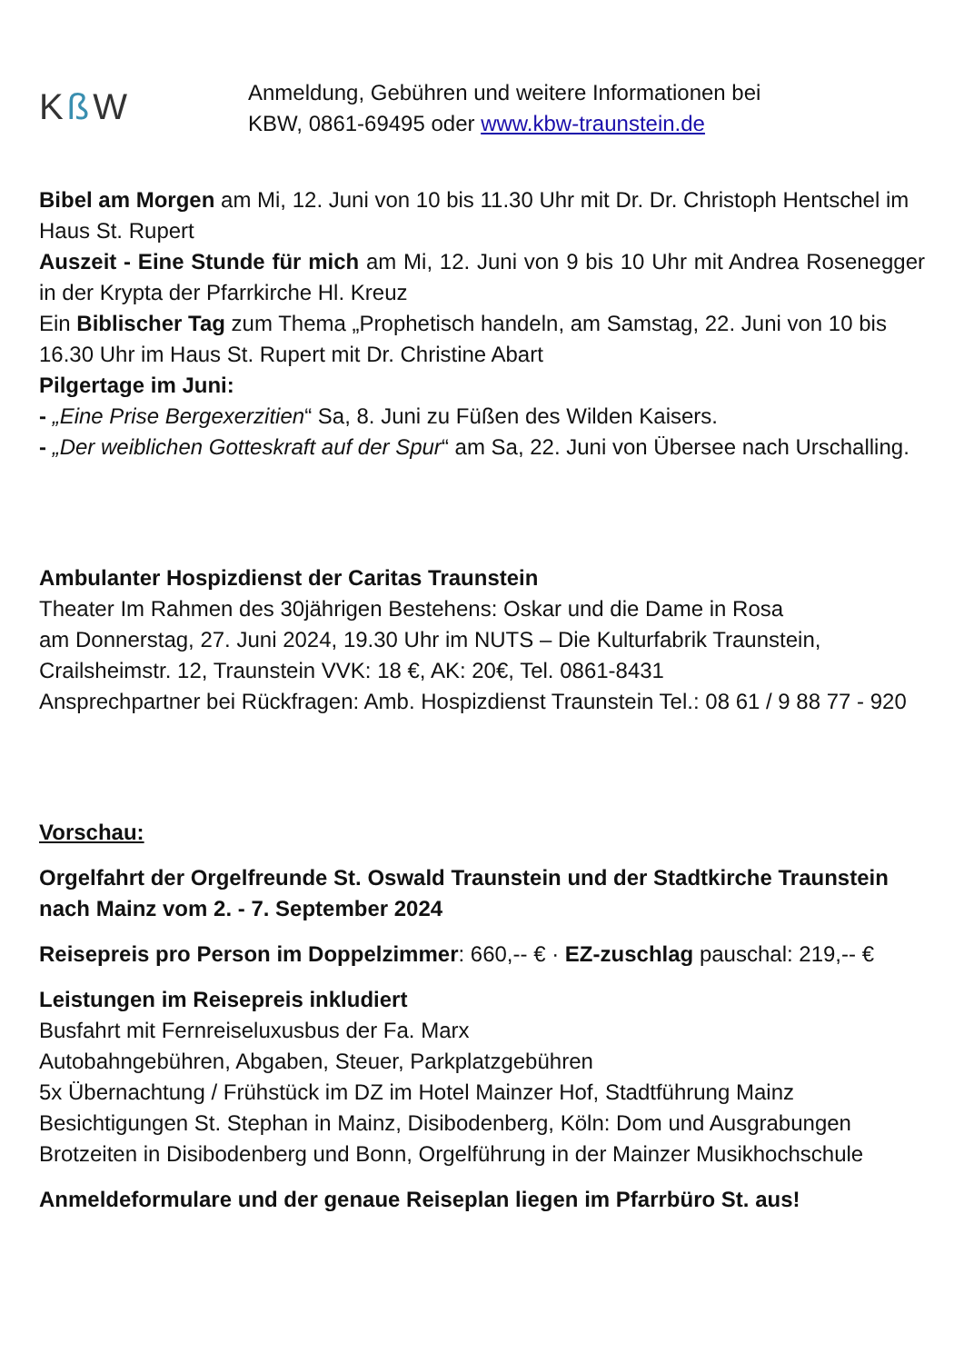Kß W
Anmeldung, Gebühren und weitere Informationen bei
KBW, 0861-69495 oder www.kbw-traunstein.de
Bibel am Morgen am Mi, 12. Juni von 10 bis 11.30 Uhr mit Dr. Dr. Christoph Hentschel im Haus St. Rupert
Auszeit - Eine Stunde für mich am Mi, 12. Juni von 9 bis 10 Uhr mit Andrea Rosenegger in der Krypta der Pfarrkirche Hl. Kreuz
Ein Biblischer Tag zum Thema „Prophetisch handeln, am Samstag, 22. Juni von 10 bis 16.30 Uhr im Haus St. Rupert mit Dr. Christine Abart
Pilgertage im Juni:
- „Eine Prise Bergexerzitien“ Sa, 8. Juni zu Füßen des Wilden Kaisers.
- „Der weiblichen Gotteskraft auf der Spur“ am Sa, 22. Juni von Übersee nach Urschalling.
Ambulanter Hospizdienst der Caritas Traunstein
Theater Im Rahmen des 30jährigen Bestehens: Oskar und die Dame in Rosa
am Donnerstag, 27. Juni 2024, 19.30 Uhr im NUTS – Die Kulturfabrik Traunstein, Crailsheimstr. 12, Traunstein VVK: 18 €, AK: 20€, Tel. 0861-8431
Ansprechpartner bei Rückfragen: Amb. Hospizdienst Traunstein Tel.: 08 61 / 9 88 77 - 920
Vorschau:
Orgelfahrt der Orgelfreunde St. Oswald Traunstein und der Stadtkirche Traunstein nach Mainz vom 2. - 7. September 2024
Reisepreis pro Person im Doppelzimmer: 660,-- € · EZ-zuschlag pauschal: 219,-- €
Leistungen im Reisepreis inkludiert
Busfahrt mit Fernreiseluxusbus der Fa. Marx
Autobahngebühren, Abgaben, Steuer, Parkplatzgebühren
5x Übernachtung / Frühstück im DZ im Hotel Mainzer Hof, Stadtführung Mainz
Besichtigungen St. Stephan in Mainz, Disibodenberg, Köln: Dom und Ausgrabungen
Brotzeiten in Disibodenberg und Bonn, Orgelführung in der Mainzer Musikhochschule
Anmeldeformulare und der genaue Reiseplan liegen im Pfarrbüro St. aus!